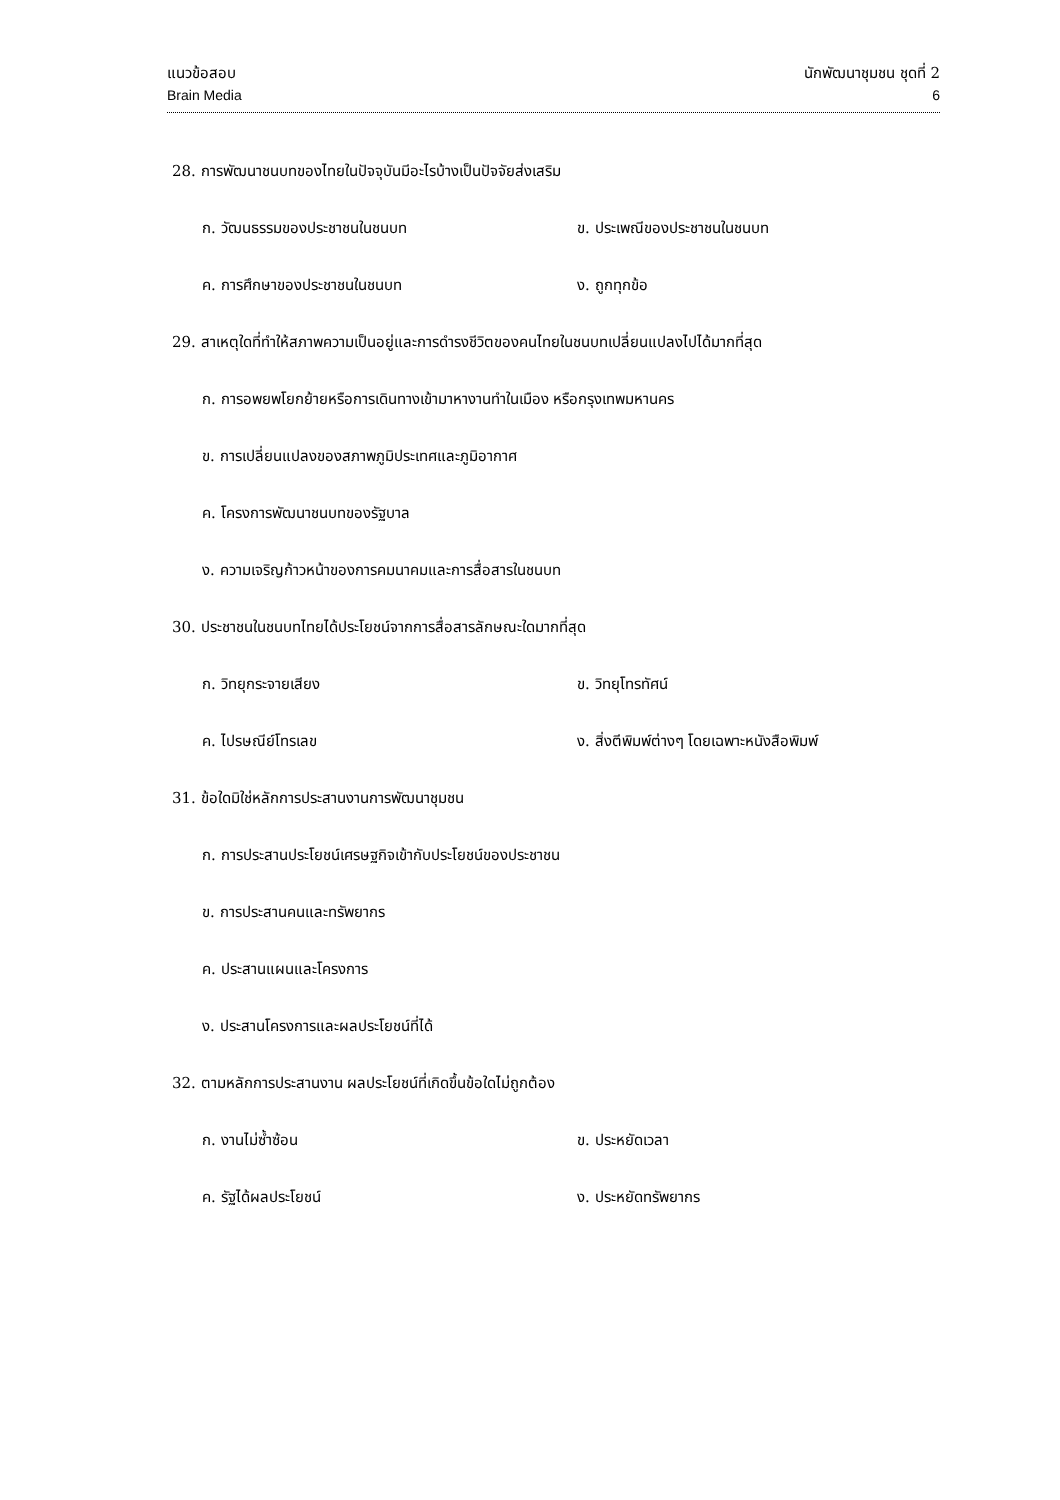แนวข้อสอบ นักพัฒนาชุมชน ชุดที่ 2
Brain Media 6
28. การพัฒนาชนบทของไทยในปัจจุบันมีอะไรบ้างเป็นปัจจัยส่งเสริม
ก. วัฒนธรรมของประชาชนในชนบท ข. ประเพณีของประชาชนในชนบท
ค. การศึกษาของประชาชนในชนบท ง. ถูกทุกข้อ
29. สาเหตุใดที่ทำให้สภาพความเป็นอยู่และการดำรงชีวิตของคนไทยในชนบทเปลี่ยนแปลงไปได้มากที่สุด
ก. การอพยพโยกย้ายหรือการเดินทางเข้ามาหางานทำในเมือง หรือกรุงเทพมหานคร
ข. การเปลี่ยนแปลงของสภาพภูมิประเทศและภูมิอากาศ
ค. โครงการพัฒนาชนบทของรัฐบาล
ง. ความเจริญก้าวหน้าของการคมนาคมและการสื่อสารในชนบท
30. ประชาชนในชนบทไทยได้ประโยชน์จากการสื่อสารลักษณะใดมากที่สุด
ก. วิทยุกระจายเสียง ข. วิทยุโทรทัศน์
ค. ไปรษณีย์โทรเลข ง. สิ่งตีพิมพ์ต่างๆ โดยเฉพาะหนังสือพิมพ์
31. ข้อใดมิใช่หลักการประสานงานการพัฒนาชุมชน
ก. การประสานประโยชน์เศรษฐกิจเข้ากับประโยชน์ของประชาชน
ข. การประสานคนและทรัพยากร
ค. ประสานแผนและโครงการ
ง. ประสานโครงการและผลประโยชน์ที่ได้
32. ตามหลักการประสานงาน ผลประโยชน์ที่เกิดขึ้นข้อใดไม่ถูกต้อง
ก. งานไม่ซ้ำซ้อน ข. ประหยัดเวลา
ค. รัฐได้ผลประโยชน์ ง. ประหยัดทรัพยากร